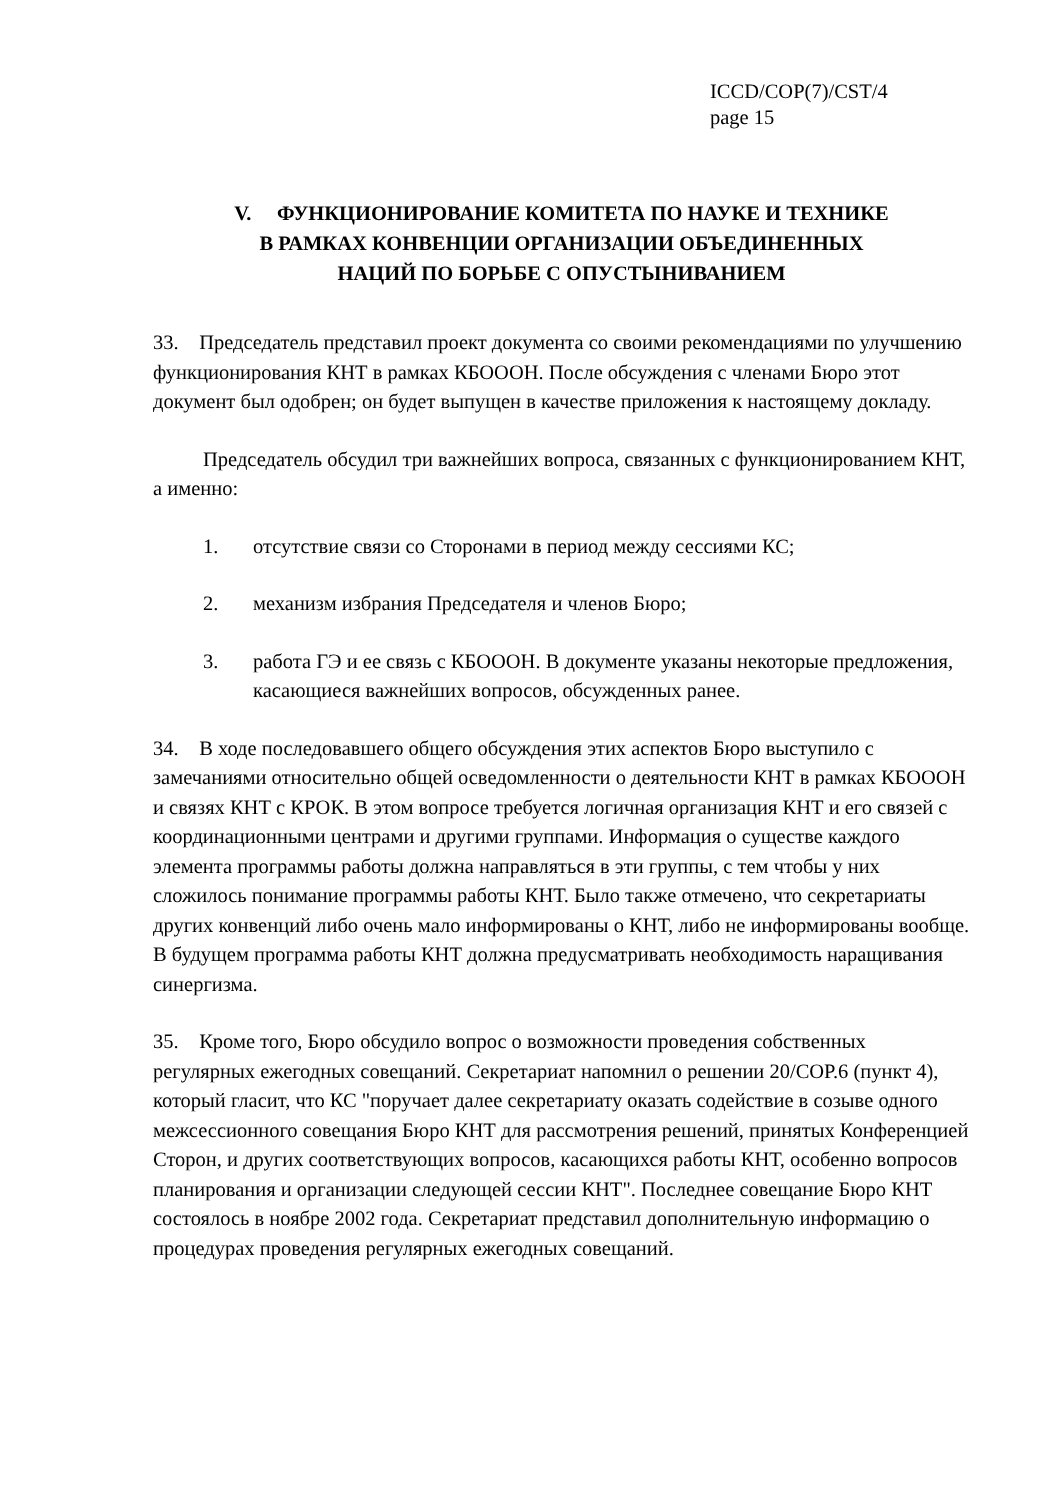ICCD/COP(7)/CST/4
page 15
V. ФУНКЦИОНИРОВАНИЕ КОМИТЕТА ПО НАУКЕ И ТЕХНИКЕ
В РАМКАХ КОНВЕНЦИИ ОРГАНИЗАЦИИ ОБЪЕДИНЕННЫХ
НАЦИЙ ПО БОРЬБЕ С ОПУСТЫНИВАНИЕМ
33. Председатель представил проект документа со своими рекомендациями по улучшению функционирования КНТ в рамках КБОООН. После обсуждения с членами Бюро этот документ был одобрен; он будет выпущен в качестве приложения к настоящему докладу.
Председатель обсудил три важнейших вопроса, связанных с функционированием КНТ, а именно:
1. отсутствие связи со Сторонами в период между сессиями КС;
2. механизм избрания Председателя и членов Бюро;
3. работа ГЭ и ее связь с КБОООН. В документе указаны некоторые предложения, касающиеся важнейших вопросов, обсужденных ранее.
34. В ходе последовавшего общего обсуждения этих аспектов Бюро выступило с замечаниями относительно общей осведомленности о деятельности КНТ в рамках КБОООН и связях КНТ с КРОК. В этом вопросе требуется логичная организация КНТ и его связей с координационными центрами и другими группами. Информация о существе каждого элемента программы работы должна направляться в эти группы, с тем чтобы у них сложилось понимание программы работы КНТ. Было также отмечено, что секретариаты других конвенций либо очень мало информированы о КНТ, либо не информированы вообще. В будущем программа работы КНТ должна предусматривать необходимость наращивания синергизма.
35. Кроме того, Бюро обсудило вопрос о возможности проведения собственных регулярных ежегодных совещаний. Секретариат напомнил о решении 20/СОР.6 (пункт 4), который гласит, что КС "поручает далее секретариату оказать содействие в созыве одного межсессионного совещания Бюро КНТ для рассмотрения решений, принятых Конференцией Сторон, и других соответствующих вопросов, касающихся работы КНТ, особенно вопросов планирования и организации следующей сессии КНТ". Последнее совещание Бюро КНТ состоялось в ноябре 2002 года. Секретариат представил дополнительную информацию о процедурах проведения регулярных ежегодных совещаний.